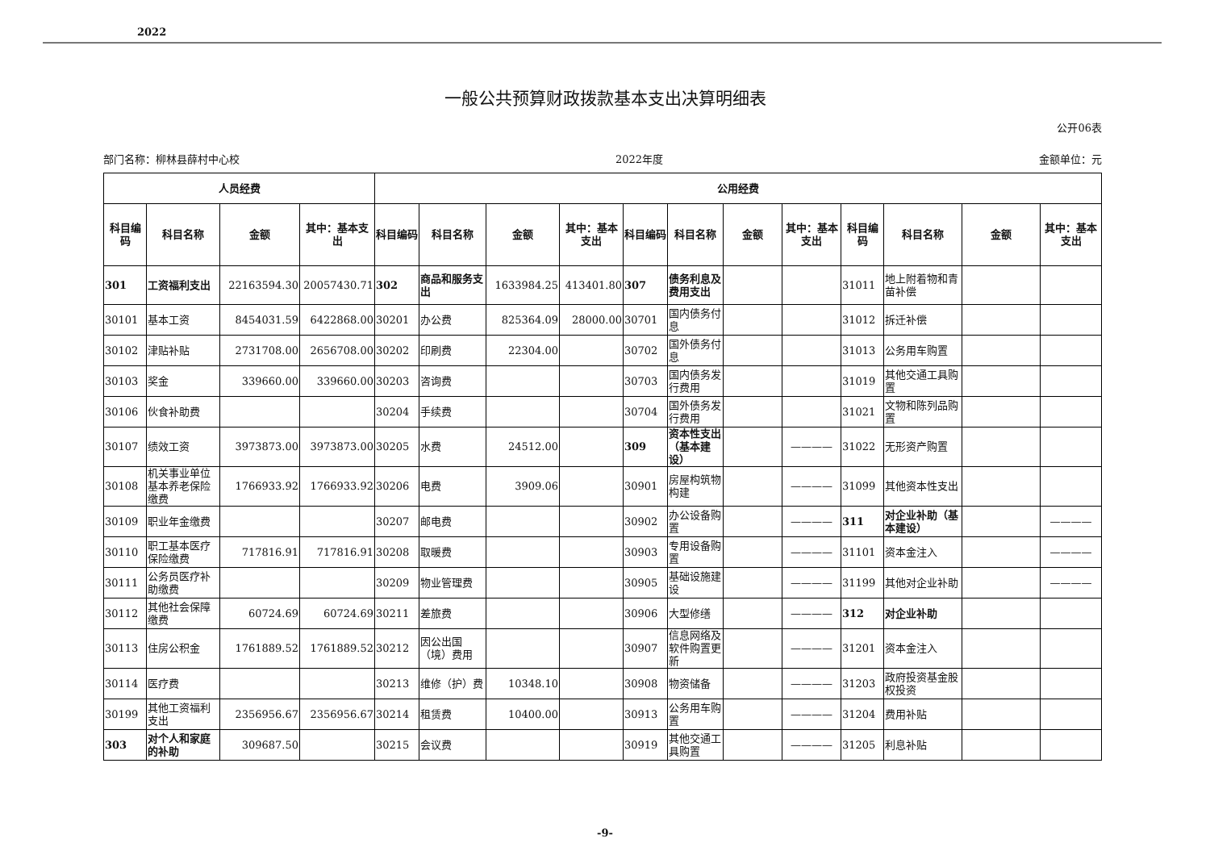2022
一般公共预算财政拨款基本支出决算明细表
公开06表
部门名称：柳林县薛村中心校 2022年度 金额单位：元
| 人员经费 | | | | 公用经费 | | | | | | | | | | | |
| --- | --- | --- | --- | --- | --- | --- | --- | --- | --- | --- | --- | --- | --- | --- | --- |
| 科目编码 | 科目名称 | 金额 | 其中：基本支出 | 科目编码 | 科目名称 | 金额 | 其中：基本支出 | 科目编码 | 科目名称 | 金额 | 其中：基本支出 | 科目编码 | 科目名称 | 金额 | 其中：基本支出 |
| 301 | 工资福利支出 | 22163594.30 | 20057430.71 | 302 | 商品和服务支出 | 1633984.25 | 413401.80 | 307 | 债务利息及费用支出 | | | 31011 | 地上附着物和青苗补偿 | | |
| 30101 | 基本工资 | 8454031.59 | 6422868.00 | 30201 | 办公费 | 825364.09 | 28000.00 | 30701 | 国内债务付息 | | | 31012 | 拆迁补偿 | | |
| 30102 | 津贴补贴 | 2731708.00 | 2656708.00 | 30202 | 印刷费 | 22304.00 | | 30702 | 国外债务付息 | | | 31013 | 公务用车购置 | | |
| 30103 | 奖金 | 339660.00 | 339660.00 | 30203 | 咨询费 | | | 30703 | 国内债务发行费用 | | | 31019 | 其他交通工具购置 | | |
| 30106 | 伙食补助费 | | | 30204 | 手续费 | | | 30704 | 国外债务发行费用 | | | 31021 | 文物和陈列品购置 | | |
| 30107 | 绩效工资 | 3973873.00 | 3973873.00 | 30205 | 水费 | 24512.00 | | 309 | 资本性支出（基本建设） | | ———— | 31022 | 无形资产购置 | | |
| 30108 | 机关事业单位基本养老保险缴费 | 1766933.92 | 1766933.92 | 30206 | 电费 | 3909.06 | | 30901 | 房屋构筑物构建 | | ———— | 31099 | 其他资本性支出 | | |
| 30109 | 职业年金缴费 | | | 30207 | 邮电费 | | | 30902 | 办公设备购置 | | ———— | 311 | 对企业补助（基本建设） | | ———— |
| 30110 | 职工基本医疗保险缴费 | 717816.91 | 717816.91 | 30208 | 取暖费 | | | 30903 | 专用设备购置 | | ———— | 31101 | 资本金注入 | | ———— |
| 30111 | 公务员医疗补助缴费 | | | 30209 | 物业管理费 | | | 30905 | 基础设施建设 | | ———— | 31199 | 其他对企业补助 | | ———— |
| 30112 | 其他社会保障缴费 | 60724.69 | 60724.69 | 30211 | 差旅费 | | | 30906 | 大型修缮 | | ———— | 312 | 对企业补助 | | |
| 30113 | 住房公积金 | 1761889.52 | 1761889.52 | 30212 | 因公出国（境）费用 | | | 30907 | 信息网络及软件购置更新 | | ———— | 31201 | 资本金注入 | | |
| 30114 | 医疗费 | | | 30213 | 维修（护）费 | 10348.10 | | 30908 | 物资储备 | | ———— | 31203 | 政府投资基金股权投资 | | |
| 30199 | 其他工资福利支出 | 2356956.67 | 2356956.67 | 30214 | 租赁费 | 10400.00 | | 30913 | 公务用车购置 | | ———— | 31204 | 费用补贴 | | |
| 303 | 对个人和家庭的补助 | 309687.50 | | 30215 | 会议费 | | | 30919 | 其他交通工具购置 | | ———— | 31205 | 利息补贴 | | |
-9-